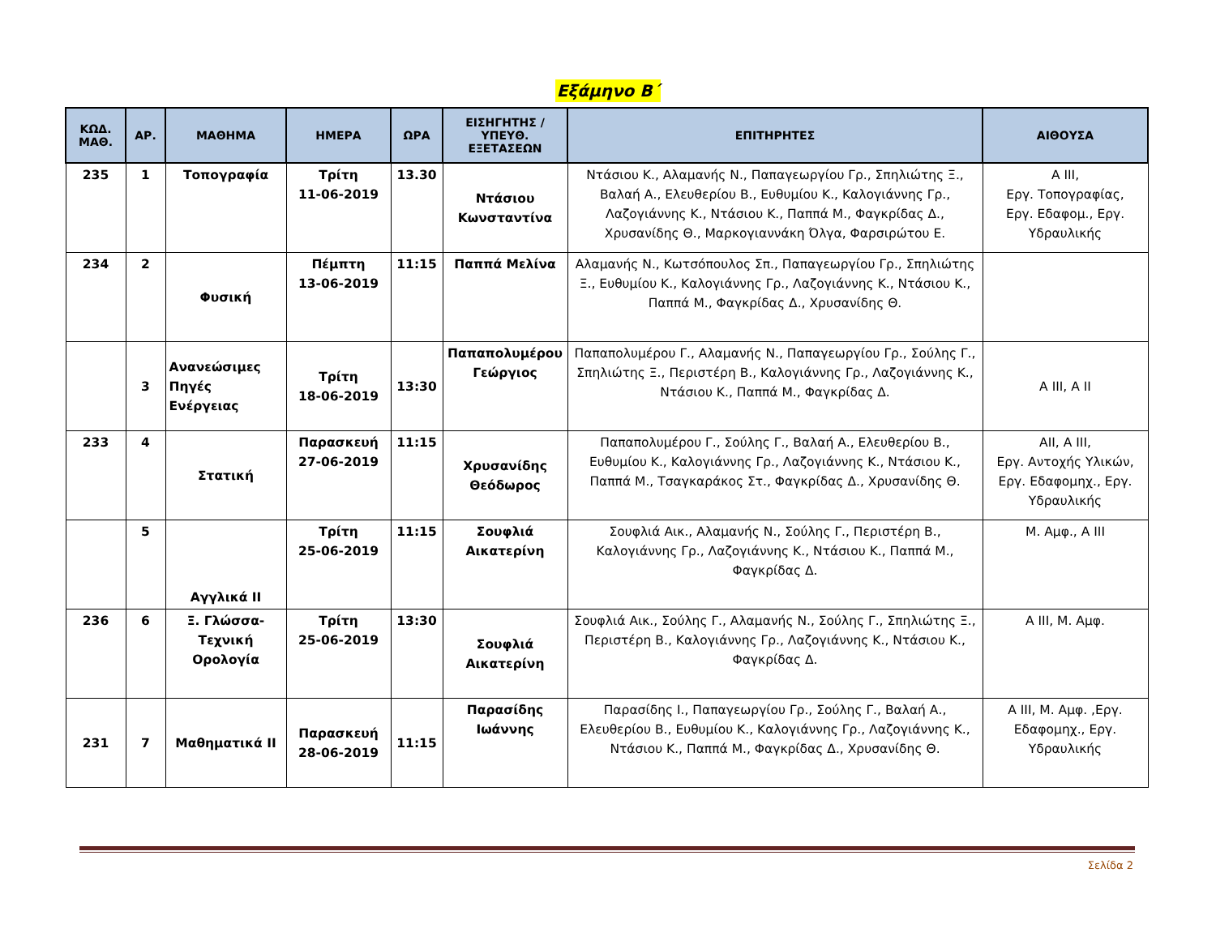Εξάμηνο Β΄
| ΚΩΔ. ΜΑΘ. | ΑΡ. | ΜΑΘΗΜΑ | ΗΜΕΡΑ | ΩΡΑ | ΕΙΣΗΓΗΤΗΣ / ΥΠΕΥΘ. ΕΞΕΤΑΣΕΩΝ | ΕΠΙΤΗΡΗΤΕΣ | ΑΙΘΟΥΣΑ |
| --- | --- | --- | --- | --- | --- | --- | --- |
| 235 | 1 | Τοπογραφία | Τρίτη 11-06-2019 | 13.30 | Ντάσιου Κωνσταντίνα | Ντάσιου Κ., Αλαμανής Ν., Παπαγεωργίου Γρ., Σπηλιώτης Ξ., Βαλαή Α., Ελευθερίου Β., Ευθυμίου Κ., Καλογιάννης Γρ., Λαζογιάννης Κ., Ντάσιου Κ., Παππά Μ., Φαγκρίδας Δ., Χρυσανίδης Θ., Μαρκογιαννάκη Όλγα, Φαρσιρώτου Ε. | Α ΙΙΙ, Εργ. Τοπογραφίας, Εργ. Εδαφομ., Εργ. Υδραυλικής |
| 234 | 2 | Φυσική | Πέμπτη 13-06-2019 | 11:15 | Παππά Μελίνα | Αλαμανής Ν., Κωτσόπουλος Σπ., Παπαγεωργίου Γρ., Σπηλιώτης Ξ., Ευθυμίου Κ., Καλογιάννης Γρ., Λαζογιάννης Κ., Ντάσιου Κ., Παππά Μ., Φαγκρίδας Δ., Χρυσανίδης Θ. | |
| | 3 | Ανανεώσιμες Πηγές Ενέργειας | Τρίτη 18-06-2019 | 13:30 | Παπαπολυμέρου Γεώργιος | Παπαπολυμέρου Γ., Αλαμανής Ν., Παπαγεωργίου Γρ., Σούλης Γ., Σπηλιώτης Ξ., Περιστέρη Β., Καλογιάννης Γρ., Λαζογιάννης Κ., Ντάσιου Κ., Παππά Μ., Φαγκρίδας Δ. | Α ΙΙΙ, Α ΙΙ |
| 233 | 4 | Στατική | Παρασκευή 27-06-2019 | 11:15 | Χρυσανίδης Θεόδωρος | Παπαπολυμέρου Γ., Σούλης Γ., Βαλαή Α., Ελευθερίου Β., Ευθυμίου Κ., Καλογιάννης Γρ., Λαζογιάννης Κ., Ντάσιου Κ., Παππά Μ., Τσαγκαράκος Στ., Φαγκρίδας Δ., Χρυσανίδης Θ. | ΑΙΙ, Α ΙΙΙ, Εργ. Αντοχής Υλικών, Εργ. Εδαφομηχ., Εργ. Υδραυλικής |
| | 5 | Αγγλικά ΙΙ | Τρίτη 25-06-2019 | 11:15 | Σουφλιά Αικατερίνη | Σουφλιά Αικ., Αλαμανής Ν., Σούλης Γ., Περιστέρη Β., Καλογιάννης Γρ., Λαζογιάννης Κ., Ντάσιου Κ., Παππά Μ., Φαγκρίδας Δ. | Μ. Αμφ., Α ΙΙΙ |
| 236 | 6 | Ξ. Γλώσσα- Τεχνική Ορολογία | Τρίτη 25-06-2019 | 13:30 | Σουφλιά Αικατερίνη | Σουφλιά Αικ., Σούλης Γ., Αλαμανής Ν., Σούλης Γ., Σπηλιώτης Ξ., Περιστέρη Β., Καλογιάννης Γρ., Λαζογιάννης Κ., Ντάσιου Κ., Φαγκρίδας Δ. | Α ΙΙΙ, Μ. Αμφ. |
| 231 | 7 | Μαθηματικά ΙΙ | Παρασκευή 28-06-2019 | 11:15 | Παρασίδης Ιωάννης | Παρασίδης Ι., Παπαγεωργίου Γρ., Σούλης Γ., Βαλαή Α., Ελευθερίου Β., Ευθυμίου Κ., Καλογιάννης Γρ., Λαζογιάννης Κ., Ντάσιου Κ., Παππά Μ., Φαγκρίδας Δ., Χρυσανίδης Θ. | Α ΙΙΙ, Μ. Αμφ. ,Εργ. Εδαφομηχ., Εργ. Υδραυλικής |
Σελίδα 2